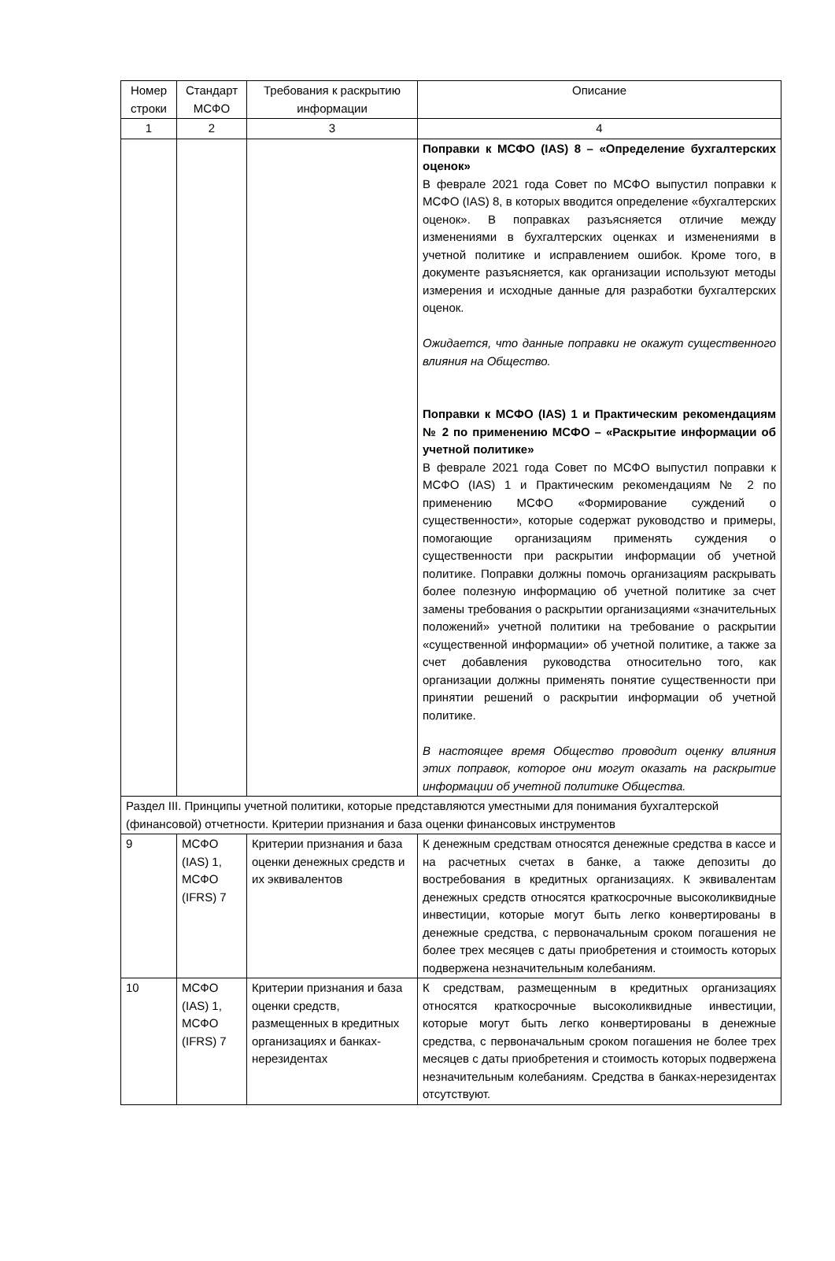| Номер строки | Стандарт МСФО | Требования к раскрытию информации | Описание |
| --- | --- | --- | --- |
| 1 | 2 | 3 | 4 |
| | | | Поправки к МСФО (IAS) 8 – «Определение бухгалтерских оценок» В феврале 2021 года Совет по МСФО выпустил поправки к МСФО (IAS) 8, в которых вводится определение «бухгалтерских оценок». В поправках разъясняется отличие между изменениями в бухгалтерских оценках и изменениями в учетной политике и исправлением ошибок. Кроме того, в документе разъясняется, как организации используют методы измерения и исходные данные для разработки бухгалтерских оценок. Ожидается, что данные поправки не окажут существенного влияния на Общество. Поправки к МСФО (IAS) 1 и Практическим рекомендациям № 2 по применению МСФО – «Раскрытие информации об учетной политике» В феврале 2021 года Совет по МСФО выпустил поправки к МСФО (IAS) 1 и Практическим рекомендациям № 2 по применению МСФО «Формирование суждений о существенности», которые содержат руководство и примеры, помогающие организациям применять суждения о существенности при раскрытии информации об учетной политике. Поправки должны помочь организациям раскрывать более полезную информацию об учетной политике за счет замены требования о раскрытии организациями «значительных положений» учетной политики на требование о раскрытии «существенной информации» об учетной политике, а также за счет добавления руководства относительно того, как организации должны применять понятие существенности при принятии решений о раскрытии информации об учетной политике. В настоящее время Общество проводит оценку влияния этих поправок, которое они могут оказать на раскрытие информации об учетной политике Общества. |
| Раздел III. Принципы учетной политики, которые представляются уместными для понимания бухгалтерской (финансовой) отчетности. Критерии признания и база оценки финансовых инструментов | | | |
| 9 | МСФО (IAS) 1, МСФО (IFRS) 7 | Критерии признания и база оценки денежных средств и их эквивалентов | К денежным средствам относятся денежные средства в кассе и на расчетных счетах в банке, а также депозиты до востребования в кредитных организациях. К эквивалентам денежных средств относятся краткосрочные высоколиквидные инвестиции, которые могут быть легко конвертированы в денежные средства, с первоначальным сроком погашения не более трех месяцев с даты приобретения и стоимость которых подвержена незначительным колебаниям. |
| 10 | МСФО (IAS) 1, МСФО (IFRS) 7 | Критерии признания и база оценки средств, размещенных в кредитных организациях и банках-нерезидентах | К средствам, размещенным в кредитных организациях относятся краткосрочные высоколиквидные инвестиции, которые могут быть легко конвертированы в денежные средства, с первоначальным сроком погашения не более трех месяцев с даты приобретения и стоимость которых подвержена незначительным колебаниям. Средства в банках-нерезидентах отсутствуют. |